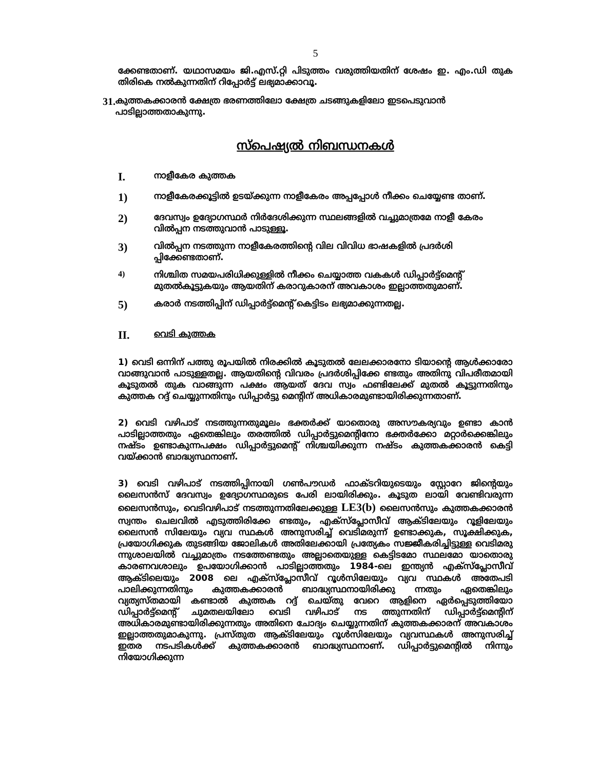5
ക്കേണ്ടതാണ്. യഥാസമയം ജി.എസ്.റ്റി പിടുത്തം വരുത്തിയതിന് ശേഷം ഇ. എം.ഡി തുക തിരികെ നൽകുന്നതിന് റിപ്പോർട്ട് ലഭ്യമാക്കാവൂ.
31. കുത്തകക്കാരൻ ക്ഷേത്ര ഭരണത്തിലോ ക്ഷേത്ര ചടങ്ങുകളിലോ ഇടപെടുവാൻ പാടില്ലാത്തതാകുന്നു.
സ്പെഷ്യൽ നിബന്ധനകൾ
I. നാളീകേര കുത്തക
1) നാളീകേരക്കൂട്ടിൽ ഉടയ്ക്കുന്ന നാളീകേരം അപ്പപ്പോൾ നീക്കം ചെയ്യേണ്ട താണ്.
2) ദേവസ്വം ഉദ്യോഗസ്ഥർ നിർദേശിക്കുന്ന സ്ഥലങ്ങളിൽ വച്ചുമാത്രമേ നാളീ കേരം വിൽപ്പന നടത്തുവാൻ പാടുള്ളൂ.
3) വിൽപ്പന നടത്തുന്ന നാളീകേരത്തിന്റെ വില വിവിധ ഭാഷകളിൽ പ്രദർശി പ്പിക്കേണ്ടതാണ്.
4) നിശ്ചിത സമയപരിധിക്കുള്ളിൽ നീക്കം ചെയ്യാത്ത വകകൾ ഡിപ്പാർട്ട്മെന്റ് മുതൽകൂട്ടുകയും ആയതിന് കരാറുകാരന് അവകാശം ഇല്ലാത്തതുമാണ്.
5) കരാർ നടത്തിപ്പിന് ഡിപ്പാർട്ട്മെന്റ് കെട്ടിടം ലഭ്യമാക്കുന്നതല്ല.
II. വെടി കുത്തക
1) വെടി ഒന്നിന് പത്തു രൂപയിൽ നിരക്കിൽ കൂടുതൽ ലേലക്കാരനോ ടിയാന്റെ ആൾക്കാരോ വാങ്ങുവാൻ പാടുള്ളതല്ല. ആയതിന്റെ വിവരം പ്രദർശിപ്പിക്കേ ണ്ടതും അതിനു വിപരീതമായി കൂടുതൽ തുക വാങ്ങുന്ന പക്ഷം ആയത് ദേവ സ്വം ഫണ്ടിലേക്ക് മുതൽ കൂട്ടുന്നതിനും കുത്തക റദ്ദ് ചെയ്യുന്നതിനും ഡിപ്പാർട്ടു മെന്റിന് അധികാരമുണ്ടായിരിക്കുന്നതാണ്.
2) വെടി വഴിപാട് നടത്തുന്നതുമൂലം ഭക്തർക്ക് യാതൊരു അസൗകര്യവും ഉണ്ടാ കാൻ പാടില്ലാത്തതും ഏതെങ്കിലും തരത്തിൽ ഡിപ്പാർട്ടുമെന്റിനോ ഭക്തർക്കോ മറ്റാർക്കെങ്കിലും നഷ്ടം ഉണ്ടാകുന്നപക്ഷം ഡിപ്പാർട്ടുമെന്റ് നിശ്ചയിക്കുന്ന നഷ്ടം കുത്തകക്കാരൻ കെട്ടി വയ്ക്കാൻ ബാദ്ധ്യസ്ഥനാണ്.
3) വെടി വഴിപാട് നടത്തിപ്പിനായി ഗൺപൗഡർ ഫാക്ടറിയുടെയും സ്റ്റോറേ ജിന്റെയും ലൈസൻസ് ദേവസ്വം ഉദ്യോഗസ്ഥരുടെ പേരി ലായിരിക്കും. കൂടുത ലായി വേണ്ടിവരുന്ന ലൈസൻസും, വെടിവഴിപാട് നടത്തുന്നതിലേക്കുള്ള LE3(b) ലൈസൻസും കുത്തകക്കാരൻ സ്വന്തം ചെലവിൽ എടുത്തിരിക്കേ ണ്ടതും, എക്സ്പ്ലോസീവ് ആക്ടിലേയും റൂളിലേയും ലൈസൻ സിലേയും വ്യവ സ്ഥകൾ അനുസരിച്ച് വെടിമരുന്ന് ഉണ്ടാക്കുക, സൂക്ഷിക്കുക, പ്രയോഗിക്കുക തുടങ്ങിയ ജോലികൾ അതിലേക്കായി പ്രത്യേകം സജ്ജീകരിച്ചിട്ടുള്ള വെടിമരു ന്നുശാലയിൽ വച്ചുമാത്രം നടത്തേണ്ടതും അല്ലാതെയുള്ള കെട്ടിടമോ സ്ഥലമോ യാതൊരു കാരണവശാലും ഉപയോഗിക്കാൻ പാടില്ലാത്തതും 1984-ലെ ഇന്ത്യൻ എക്സ്പ്ലോസീവ് ആക്ടിലെയും 2008 ലെ എക്സ്പ്ലോസീവ് റൂൾസിലേയും വ്യവ സ്ഥകൾ അതേപടി പാലിക്കുന്നതിനും കുത്തകക്കാരൻ ബാദ്ധ്യസ്ഥനായിരിക്കു ന്നതും ഏതെങ്കിലും വ്യത്യസ്തമായി കണ്ടാൽ കുത്തക റദ്ദ് ചെയ്തു വേറെ ആളിനെ ഏർപ്പെടുത്തിയോ ഡിപ്പാർട്ട്മെന്റ് ചുമതലയിലോ വെടി വഴിപാട് നട ത്തുന്നതിന് ഡിപ്പാർട്ട്മെന്റിന് അധികാരമുണ്ടായിരിക്കുന്നതും അതിനെ ചോദ്യം ചെയ്യുന്നതിന് കുത്തകക്കാരന് അവകാശം ഇല്ലാത്തതുമാകുന്നു. പ്രസ്തുത ആക്ടിലേയും റൂൾസിലേയും വ്യവസ്ഥകൾ അനുസരിച്ച് ഇതര നടപടികൾക്ക് കുത്തകക്കാരൻ ബാദ്ധ്യസ്ഥനാണ്. ഡിപ്പാർട്ടുമെന്റിൽ നിന്നും നിയോഗിക്കുന്ന